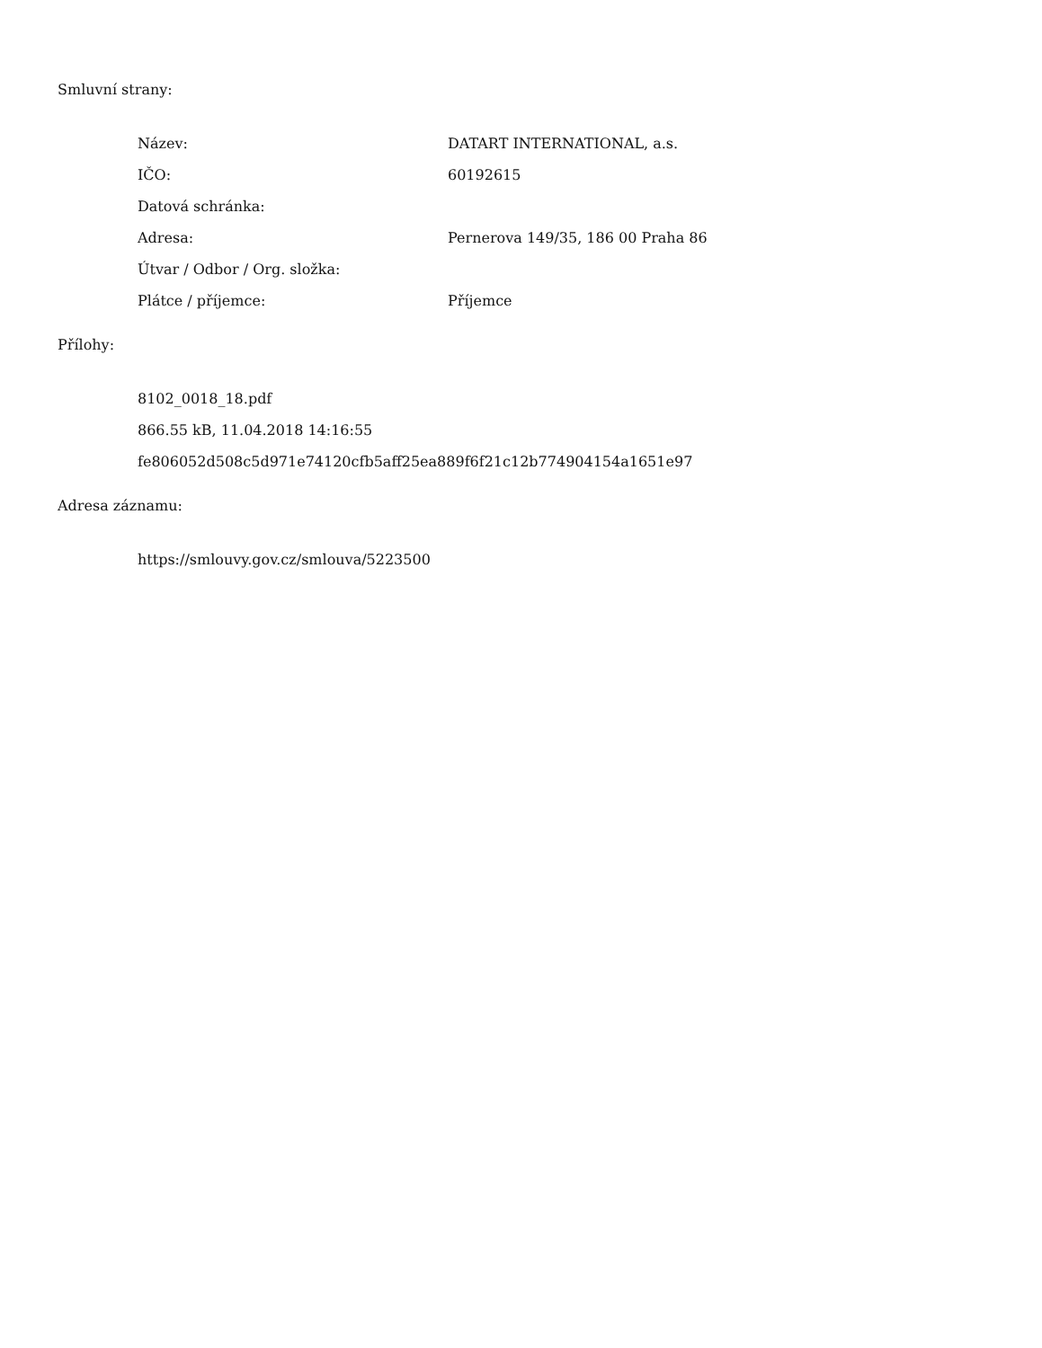Smluvní strany:
| Název: | DATART INTERNATIONAL, a.s. |
| IČO: | 60192615 |
| Datová schránka: | |
| Adresa: | Pernerova 149/35, 186 00 Praha 86 |
| Útvar / Odbor / Org. složka: | |
| Plátce / příjemce: | Příjemce |
Přílohy:
8102_0018_18.pdf
866.55 kB, 11.04.2018 14:16:55
fe806052d508c5d971e74120cfb5aff25ea889f6f21c12b774904154a1651e97
Adresa záznamu:
https://smlouvy.gov.cz/smlouva/5223500